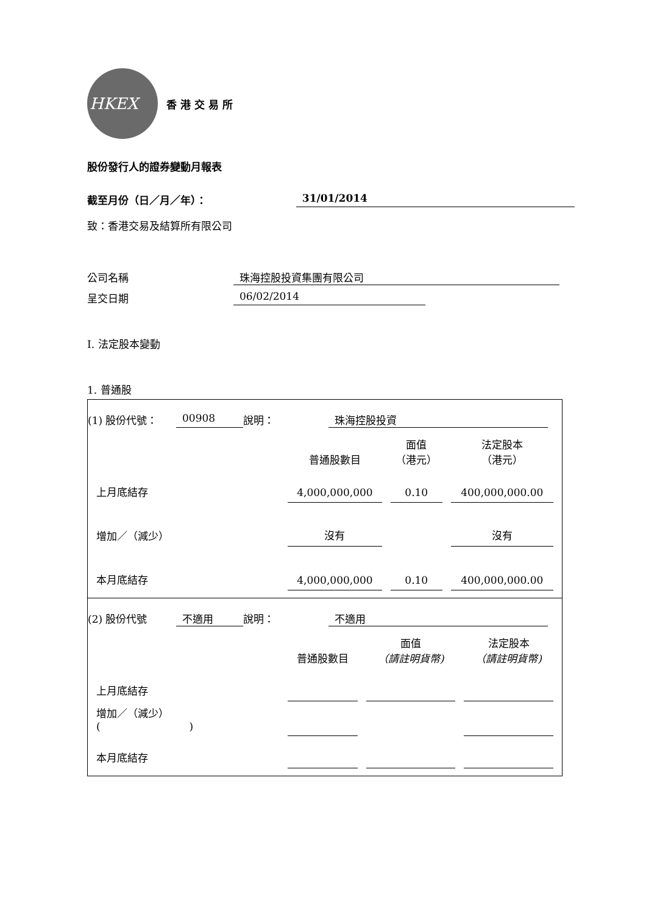HKEX
香港交易所
股份發行人的證券變動月報表
截至月份（日／月／年）： 31/01/2014
致：香港交易及結算所有限公司
公司名稱 珠海控股投資集團有限公司
呈交日期 06/02/2014
I. 法定股本變動
1. 普通股
(1) 股份代號： 00908 說明： 珠海控股投資
| | 普通股數目 | 面值 （港元） | 法定股本 （港元） |
| 上月底結存 | 4,000,000,000 | 0.10 | 400,000,000.00 |
| 增加／（減少） | 沒有 | | 沒有 |
| 本月底結存 | 4,000,000,000 | 0.10 | 400,000,000.00 |
(2) 股份代號 不適用 說明： 不適用
| | 普通股數目 | 面值 （請註明貨幣) | 法定股本 （請註明貨幣) |
| 上月底結存 | | | |
| 增加／（減少） ( ) | | | |
| 本月底結存 | | | |